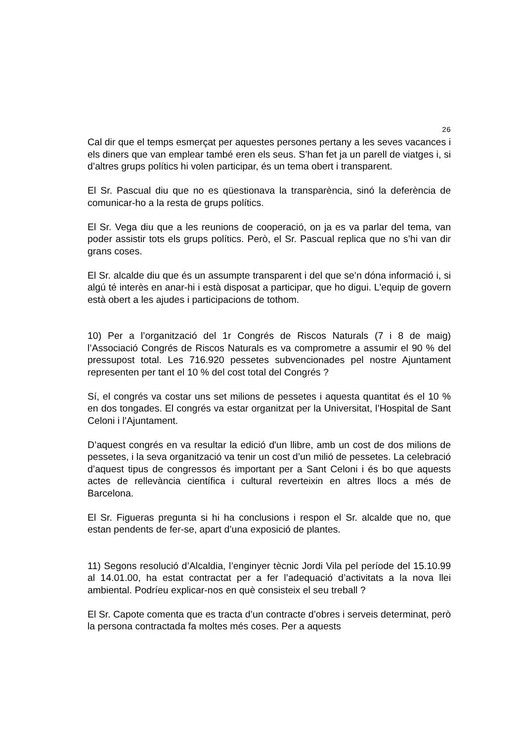26
Cal dir que el temps esmerçat per aquestes persones pertany a les seves vacances i els diners que van emplear també eren els seus. S’han fet ja un parell de viatges i, si d’altres grups polítics hi volen participar, és un tema obert i transparent.
El Sr. Pascual diu que no es qüestionava la transparència, sinó la deferència de comunicar-ho a la resta de grups polítics.
El Sr. Vega diu que a les reunions de cooperació, on ja es va parlar del tema, van poder assistir tots els grups polítics. Però, el Sr. Pascual replica que no s’hi van dir grans coses.
El Sr. alcalde diu que és un assumpte transparent i del que se’n dóna informació i, si algú té interès en anar-hi i està disposat a participar, que ho digui. L'equip de govern està obert a les ajudes i participacions de tothom.
10) Per a l’organització del 1r Congrés de Riscos Naturals (7 i 8 de maig) l’Associació Congrés de Riscos Naturals es va comprometre a assumir el 90 % del pressupost total. Les 716.920 pessetes subvencionades pel nostre Ajuntament representen per tant el 10 % del cost total del Congrés ?
Sí, el congrés va costar uns set milions de pessetes i aquesta quantitat és el 10 % en dos tongades. El congrés va estar organitzat per la Universitat, l’Hospital de Sant Celoni i l’Ajuntament.
D’aquest congrés en va resultar la edició d'un llibre, amb un cost de dos milions de pessetes, i la seva organització va tenir un cost d’un milió de pessetes. La celebració d’aquest tipus de congressos és important per a Sant Celoni i és bo que aquests actes de rellevància científica i cultural reverteixin en altres llocs a més de Barcelona.
El Sr. Figueras pregunta si hi ha conclusions i respon el Sr. alcalde que no, que estan pendents de fer-se, apart d’una exposició de plantes.
11) Segons resolució d’Alcaldia, l’enginyer tècnic Jordi Vila pel període del 15.10.99 al 14.01.00, ha estat contractat per a fer l’adequació d’activitats a la nova llei ambiental. Podríeu explicar-nos en què consisteix el seu treball ?
El Sr. Capote comenta que es tracta d’un contracte d’obres i serveis determinat, però la persona contractada fa moltes més coses. Per a aquests